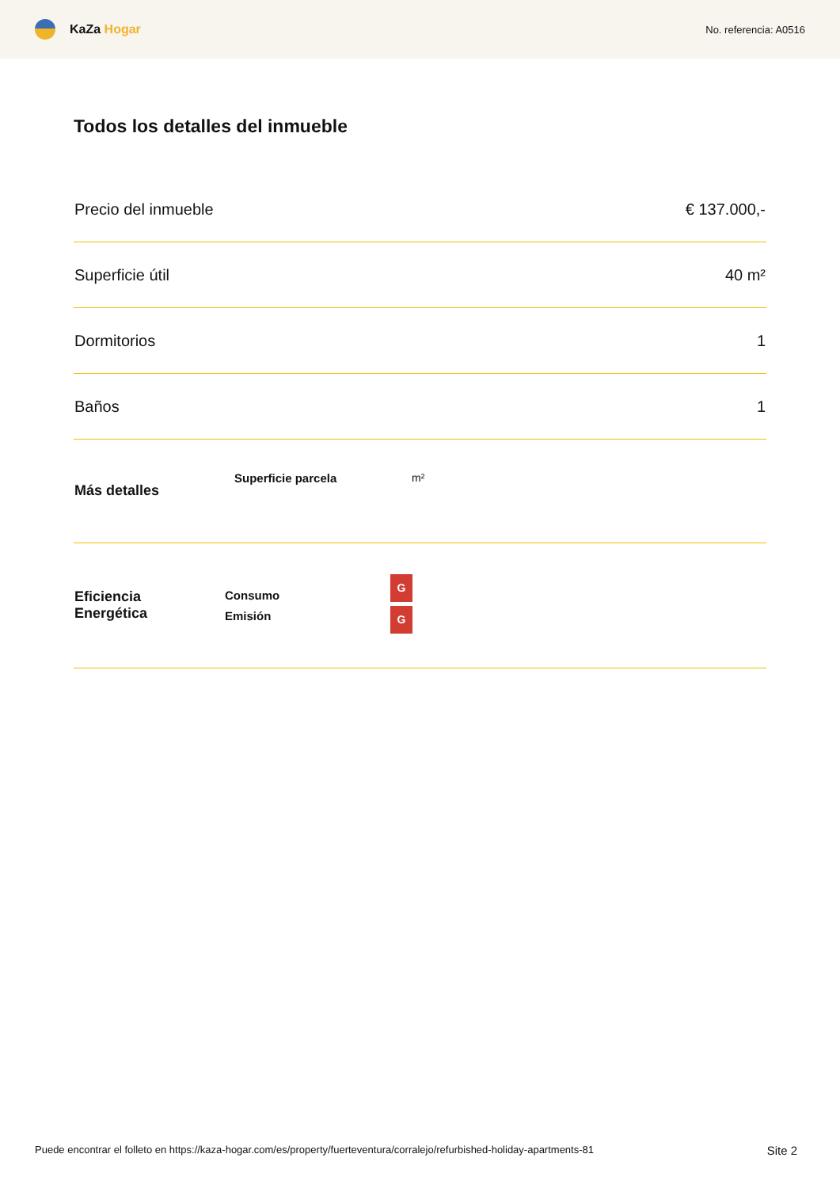KaZa Hogar
No. referencia: A0516
Todos los detalles del inmueble
| Precio del inmueble | € 137.000,- |
| Superficie útil | 40 m² |
| Dormitorios | 1 |
| Baños | 1 |
| Más detalles | Superficie parcela | m² |
| Eficiencia Energética | Consumo | G |
| | Emisión | G |
Puede encontrar el folleto en https://kaza-hogar.com/es/property/fuerteventura/corralejo/refurbished-holiday-apartments-81 Site 2